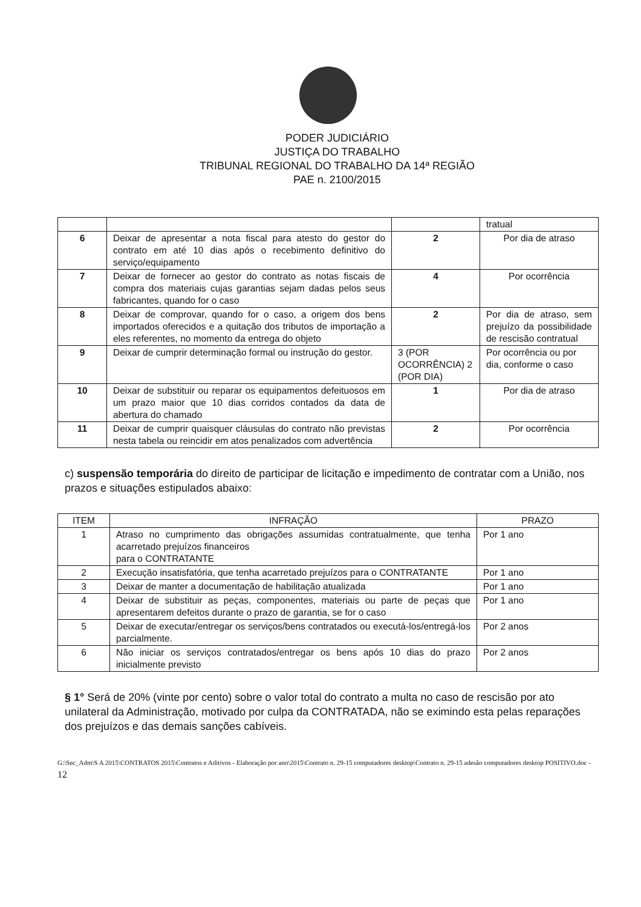PODER JUDICIÁRIO
JUSTIÇA DO TRABALHO
TRIBUNAL REGIONAL DO TRABALHO DA 14ª REGIÃO
PAE n. 2100/2015
| | | | tratual |
| 6 | Deixar de apresentar a nota fiscal para atesto do gestor do contrato em até 10 dias após o recebimento definitivo do serviço/equipamento | 2 | Por dia de atraso |
| 7 | Deixar de fornecer ao gestor do contrato as notas fiscais de compra dos materiais cujas garantias sejam dadas pelos seus fabricantes, quando for o caso | 4 | Por ocorrência |
| 8 | Deixar de comprovar, quando for o caso, a origem dos bens importados oferecidos e a quitação dos tributos de importação a eles referentes, no momento da entrega do objeto | 2 | Por dia de atraso, sem prejuízo da possibilidade de rescisão contratual |
| 9 | Deixar de cumprir determinação formal ou instrução do gestor. | 3 (POR OCORRÊNCIA) 2 (POR DIA) | Por ocorrência ou por dia, conforme o caso |
| 10 | Deixar de substituir ou reparar os equipamentos defeituosos em um prazo maior que 10 dias corridos contados da data de abertura do chamado | 1 | Por dia de atraso |
| 11 | Deixar de cumprir quaisquer cláusulas do contrato não previstas nesta tabela ou reincidir em atos penalizados com advertência | 2 | Por ocorrência |
c) suspensão temporária do direito de participar de licitação e impedimento de contratar com a União, nos prazos e situações estipulados abaixo:
| ITEM | INFRAÇÃO | PRAZO |
| --- | --- | --- |
| 1 | Atraso no cumprimento das obrigações assumidas contratualmente, que tenha acarretado prejuízos financeiros para o CONTRATANTE | Por 1 ano |
| 2 | Execução insatisfatória, que tenha acarretado prejuízos para o CONTRATANTE | Por 1 ano |
| 3 | Deixar de manter a documentação de habilitação atualizada | Por 1 ano |
| 4 | Deixar de substituir as peças, componentes, materiais ou parte de peças que apresentarem defeitos durante o prazo de garantia, se for o caso | Por 1 ano |
| 5 | Deixar de executar/entregar os serviços/bens contratados ou executá-los/entregá-los parcialmente. | Por 2 anos |
| 6 | Não iniciar os serviços contratados/entregar os bens após 10 dias do prazo inicialmente previsto | Por 2 anos |
§ 1° Será de 20% (vinte por cento) sobre o valor total do contrato a multa no caso de rescisão por ato unilateral da Administração, motivado por culpa da CONTRATADA, não se eximindo esta pelas reparações dos prejuízos e das demais sanções cabíveis.
G:\Sec_Adm\S A 2015\CONTRATOS 2015\Contratos e Aditivos - Elaboração por ano\2015\Contrato n. 29-15 computadores desktop\Contrato n. 29-15 adesão computadores desktop POSITIVO.doc - 12